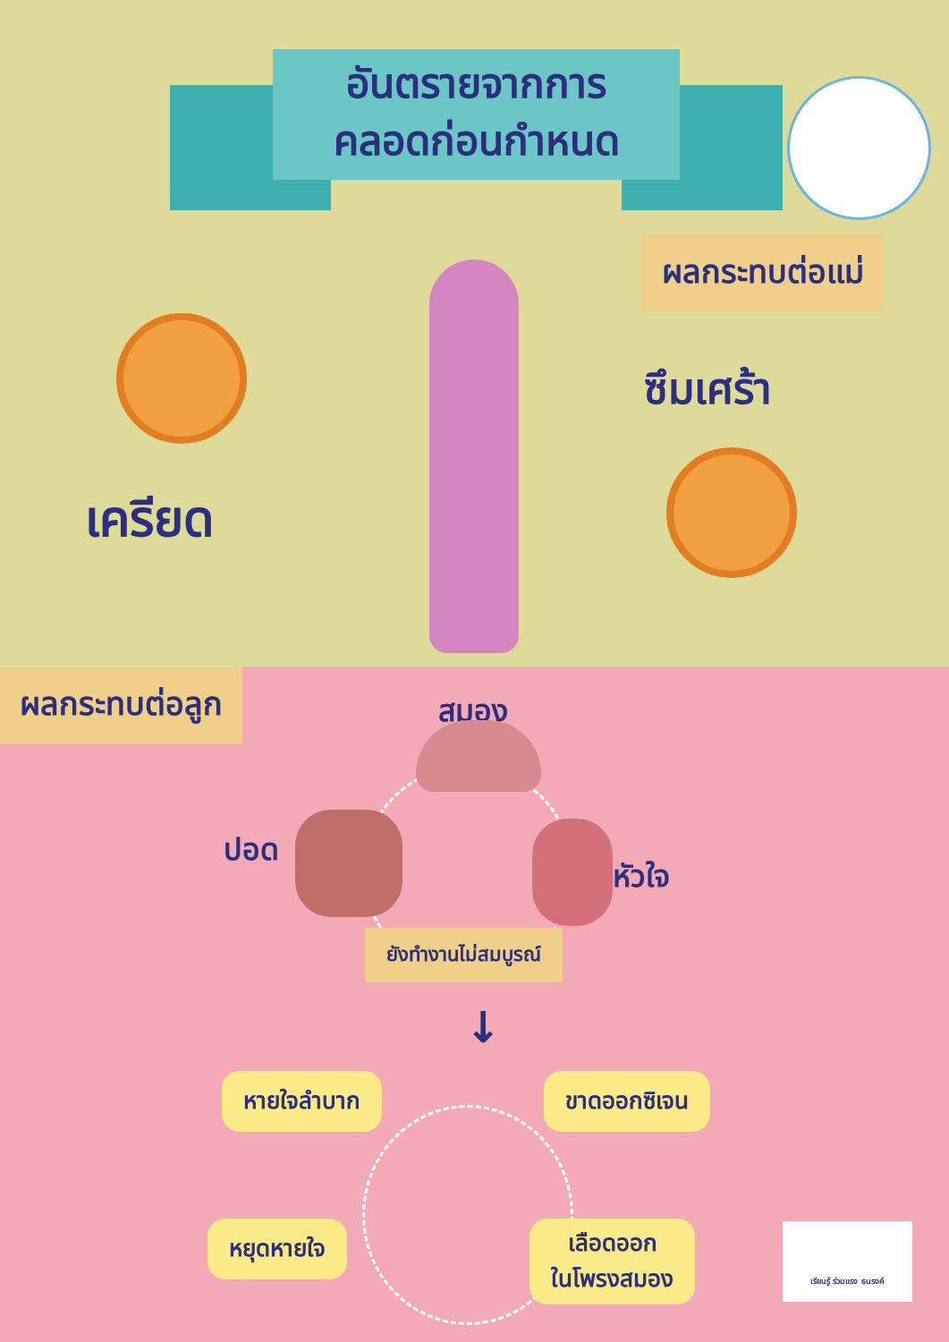อันตรายจากการ
คลอดก่อนกำหนด
ผลกระทบต่อแม่
เครียด
ซึมเศร้า
ผลกระทบต่อลูก
สมอง
ปอด
หัวใจ
ยังทำงานไม่สมบูรณ์
↓
หายใจลำบาก ขาดออกซิเจน
หยุดหายใจ
เลือดออก
ในโพรงสมอง
เรียนรู้ ร่วมแรง ธนรงค์